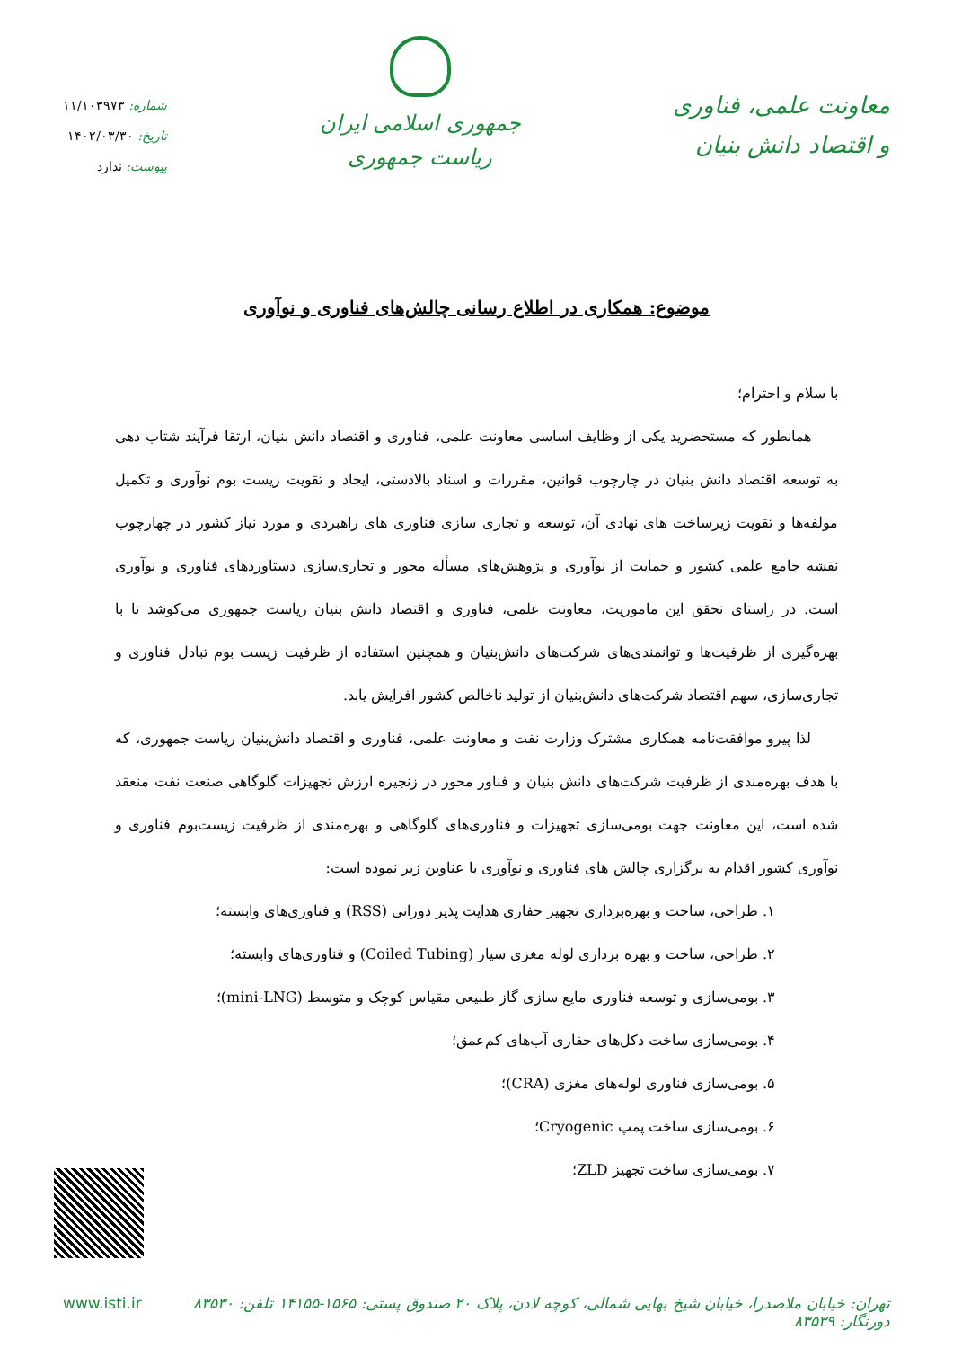معاونت علمی، فناوری
و اقتصاد دانش بنیان
جمهوری اسلامی ایران
ریاست جمهوری
شماره: ۱۱/۱۰۳۹۷۳
تاریخ: ۱۴۰۲/۰۳/۳۰
پیوست: ندارد
موضوع: همکاری در اطلاع رسانی چالش‌های فناوری و نوآوری
با سلام و احترام؛
همانطور که مستحضرید یکی از وظایف اساسی معاونت علمی، فناوری و اقتصاد دانش بنیان، ارتقا فرآیند شتاب دهی به توسعه اقتصاد دانش بنیان در چارچوب قوانین، مقررات و اسناد بالادستی، ایجاد و تقویت زیست بوم نوآوری و تکمیل مولفه‌ها و تقویت زیرساخت های نهادی آن، توسعه و تجاری سازی فناوری های راهبردی و مورد نیاز کشور در چهارچوب نقشه جامع علمی کشور و حمایت از نوآوری و پژوهش‌های مسأله محور و تجاری‌سازی دستاوردهای فناوری و نوآوری است. در راستای تحقق این ماموریت، معاونت علمی، فناوری و اقتصاد دانش بنیان ریاست جمهوری می‌کوشد تا با بهره‌گیری از ظرفیت‌ها و توانمندی‌های شرکت‌های دانش‌بنیان و همچنین استفاده از ظرفیت زیست بوم تبادل فناوری و تجاری‌سازی، سهم اقتصاد شرکت‌های دانش‌بنیان از تولید ناخالص کشور افزایش یابد.
لذا پیرو موافقت‌نامه همکاری مشترک وزارت نفت و معاونت علمی، فناوری و اقتصاد دانش‌بنیان ریاست جمهوری، که با هدف بهره‌مندی از ظرفیت شرکت‌های دانش بنیان و فناور محور در زنجیره ارزش تجهیزات گلوگاهی صنعت نفت منعقد شده است، این معاونت جهت بومی‌سازی تجهیزات و فناوری‌های گلوگاهی و بهره‌مندی از ظرفیت زیست‌بوم فناوری و نوآوری کشور اقدام به برگزاری چالش های فناوری و نوآوری با عناوین زیر نموده است:
۱. طراحی، ساخت و بهره‌برداری تجهیز حفاری هدایت پذیر دورانی (RSS) و فناوری‌های وابسته؛
۲. طراحی، ساخت و بهره برداری لوله مغزی سیار (Coiled Tubing) و فناوری‌های وابسته؛
۳. بومی‌سازی و توسعه فناوری مایع سازی گاز طبیعی مقیاس کوچک و متوسط (mini-LNG)؛
۴. بومی‌سازی ساخت دکل‌های حفاری آب‌های کم‌عمق؛
۵. بومی‌سازی فناوری لوله‌های مغزی (CRA)؛
۶. بومی‌سازی ساخت پمپ Cryogenic؛
۷. بومی‌سازی ساخت تجهیز ZLD؛
تهران: خیابان ملاصدرا، خیابان شیخ بهایی شمالی، کوچه لادن، پلاک ۲۰ صندوق پستی: ۱۵۶۵-۱۴۱۵۵ تلفن: ۸۳۵۳۰ دورنگار: ۸۳۵۳۹ www.isti.ir